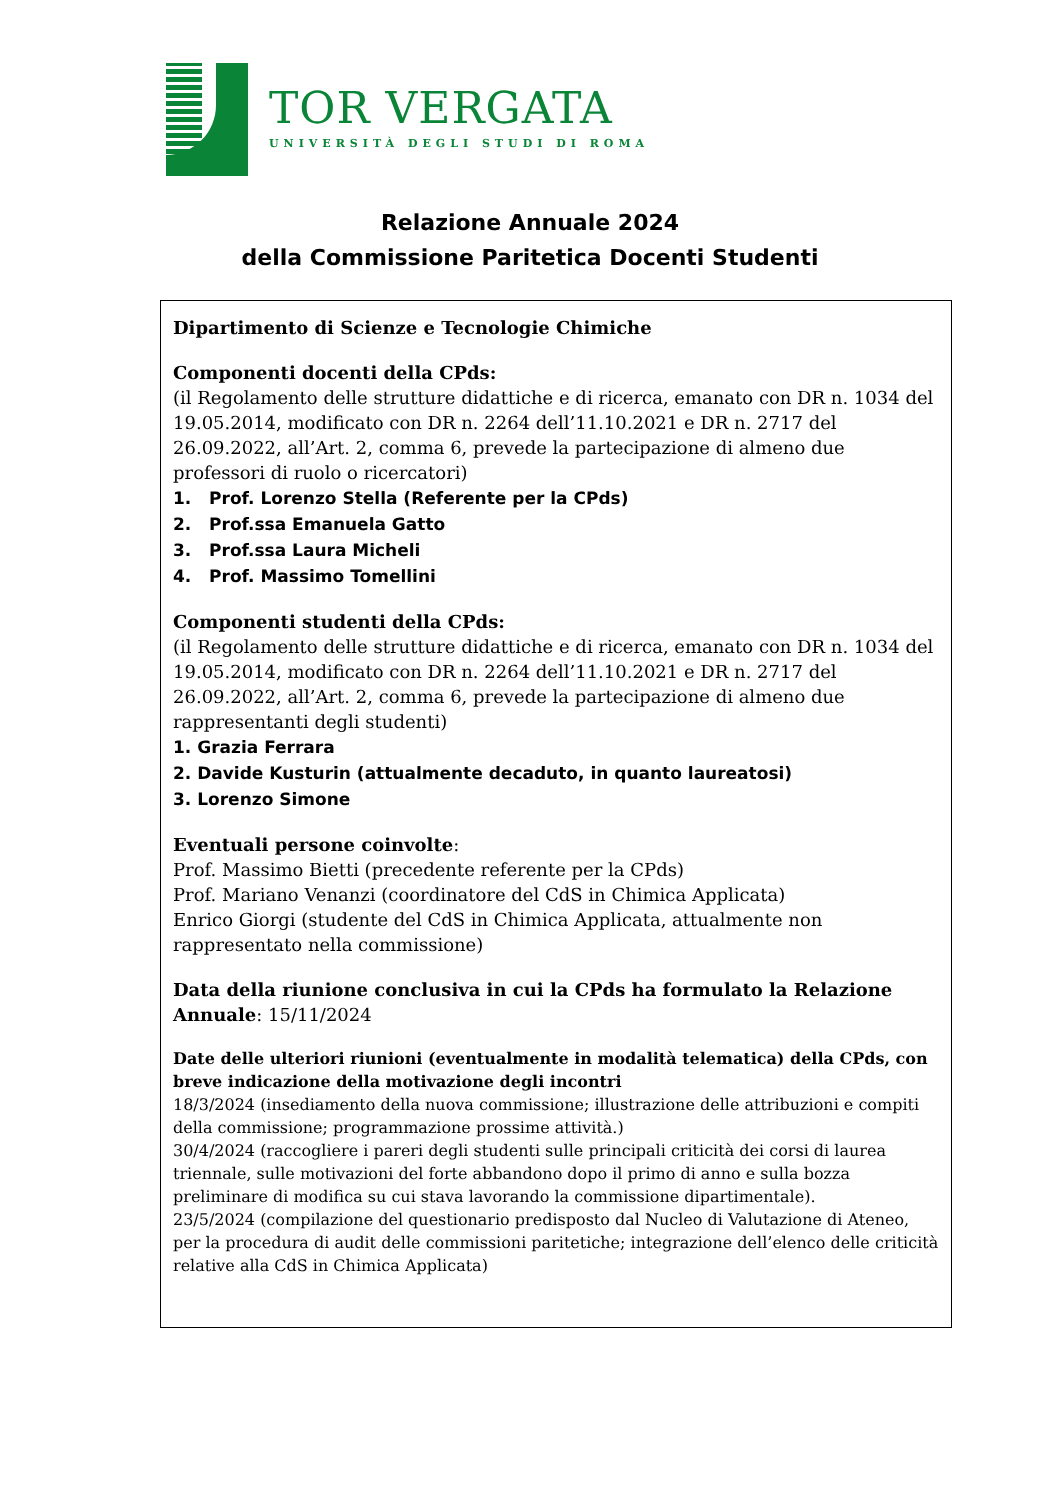TOR VERGATA
UNIVERSITÀ DEGLI STUDI DI ROMA
Relazione Annuale 2024
della Commissione Paritetica Docenti Studenti
Dipartimento di Scienze e Tecnologie Chimiche
Componenti docenti della CPds:
(il Regolamento delle strutture didattiche e di ricerca, emanato con DR n. 1034 del 19.05.2014, modificato con DR n. 2264 dell’11.10.2021 e DR n. 2717 del 26.09.2022, all’Art. 2, comma 6, prevede la partecipazione di almeno due professori di ruolo o ricercatori)
1. Prof. Lorenzo Stella (Referente per la CPds)
2. Prof.ssa Emanuela Gatto
3. Prof.ssa Laura Micheli
4. Prof. Massimo Tomellini
Componenti studenti della CPds:
(il Regolamento delle strutture didattiche e di ricerca, emanato con DR n. 1034 del 19.05.2014, modificato con DR n. 2264 dell’11.10.2021 e DR n. 2717 del 26.09.2022, all’Art. 2, comma 6, prevede la partecipazione di almeno due rappresentanti degli studenti)
1. Grazia Ferrara
2. Davide Kusturin (attualmente decaduto, in quanto laureatosi)
3. Lorenzo Simone
Eventuali persone coinvolte:
Prof. Massimo Bietti (precedente referente per la CPds)
Prof. Mariano Venanzi (coordinatore del CdS in Chimica Applicata)
Enrico Giorgi (studente del CdS in Chimica Applicata, attualmente non rappresentato nella commissione)
Data della riunione conclusiva in cui la CPds ha formulato la Relazione Annuale: 15/11/2024
Date delle ulteriori riunioni (eventualmente in modalità telematica) della CPds, con breve indicazione della motivazione degli incontri
18/3/2024 (insediamento della nuova commissione; illustrazione delle attribuzioni e compiti della commissione; programmazione prossime attività.)
30/4/2024 (raccogliere i pareri degli studenti sulle principali criticità dei corsi di laurea triennale, sulle motivazioni del forte abbandono dopo il primo di anno e sulla bozza preliminare di modifica su cui stava lavorando la commissione dipartimentale).
23/5/2024 (compilazione del questionario predisposto dal Nucleo di Valutazione di Ateneo, per la procedura di audit delle commissioni paritetiche; integrazione dell’elenco delle criticità relative alla CdS in Chimica Applicata)